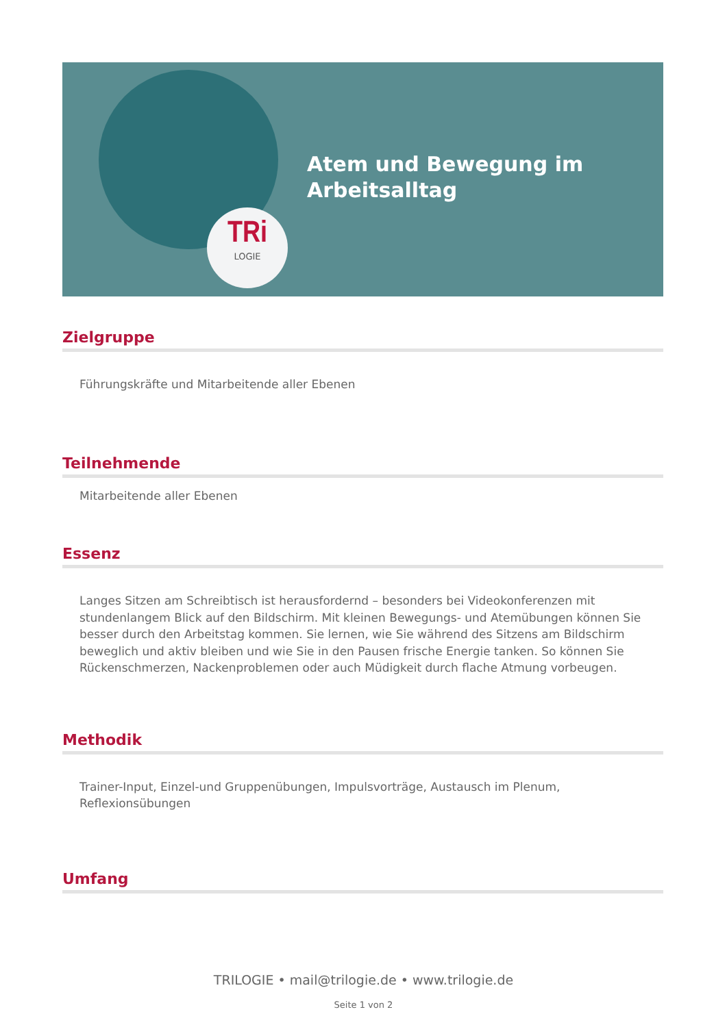TRi
LOGIE
Atem und Bewegung im
Arbeitsalltag
Zielgruppe
Führungskräfte und Mitarbeitende aller Ebenen
Teilnehmende
Mitarbeitende aller Ebenen
Essenz
Langes Sitzen am Schreibtisch ist herausfordernd – besonders bei Videokonferenzen mit stundenlangem Blick auf den Bildschirm. Mit kleinen Bewegungs- und Atemübungen können Sie besser durch den Arbeitstag kommen. Sie lernen, wie Sie während des Sitzens am Bildschirm beweglich und aktiv bleiben und wie Sie in den Pausen frische Energie tanken. So können Sie Rückenschmerzen, Nackenproblemen oder auch Müdigkeit durch flache Atmung vorbeugen.
Methodik
Trainer-Input, Einzel-und Gruppenübungen, Impulsvorträge, Austausch im Plenum, Reflexionsübungen
Umfang
TRILOGIE • mail@trilogie.de • www.trilogie.de
Seite 1 von 2